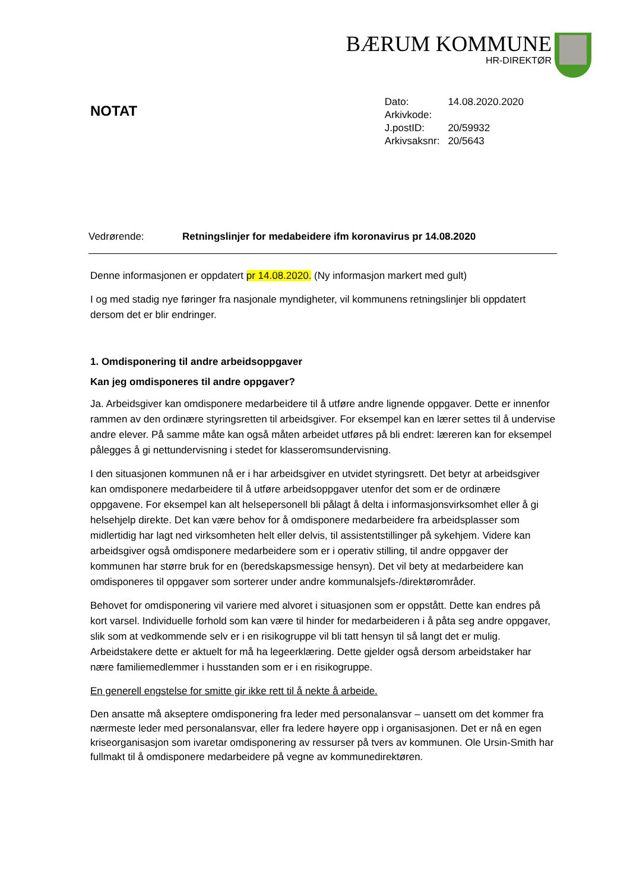BÆRUM KOMMUNE
HR-DIREKTØR
NOTAT
| Dato: | 14.08.2020.2020 |
| Arkivkode: | |
| J.postID: | 20/59932 |
| Arkivsaksnr: | 20/5643 |
Vedrørende: Retningslinjer for medabeidere ifm koronavirus pr 14.08.2020
Denne informasjonen er oppdatert pr 14.08.2020. (Ny informasjon markert med gult)
I og med stadig nye føringer fra nasjonale myndigheter, vil kommunens retningslinjer bli oppdatert dersom det er blir endringer.
1. Omdisponering til andre arbeidsoppgaver
Kan jeg omdisponeres til andre oppgaver?
Ja. Arbeidsgiver kan omdisponere medarbeidere til å utføre andre lignende oppgaver. Dette er innenfor rammen av den ordinære styringsretten til arbeidsgiver. For eksempel kan en lærer settes til å undervise andre elever. På samme måte kan også måten arbeidet utføres på bli endret: læreren kan for eksempel pålegges å gi nettundervisning i stedet for klasseromsundervisning.
I den situasjonen kommunen nå er i har arbeidsgiver en utvidet styringsrett. Det betyr at arbeidsgiver kan omdisponere medarbeidere til å utføre arbeidsoppgaver utenfor det som er de ordinære oppgavene. For eksempel kan alt helsepersonell bli pålagt å delta i informasjonsvirksomhet eller å gi helsehjelp direkte. Det kan være behov for å omdisponere medarbeidere fra arbeidsplasser som midlertidig har lagt ned virksomheten helt eller delvis, til assistentstillinger på sykehjem. Videre kan arbeidsgiver også omdisponere medarbeidere som er i operativ stilling, til andre oppgaver der kommunen har større bruk for en (beredskapsmessige hensyn). Det vil bety at medarbeidere kan omdisponeres til oppgaver som sorterer under andre kommunalsjefs-/direktørområder.
Behovet for omdisponering vil variere med alvoret i situasjonen som er oppstått. Dette kan endres på kort varsel. Individuelle forhold som kan være til hinder for medarbeideren i å påta seg andre oppgaver, slik som at vedkommende selv er i en risikogruppe vil bli tatt hensyn til så langt det er mulig. Arbeidstakere dette er aktuelt for må ha legeerklæring. Dette gjelder også dersom arbeidstaker har nære familiemedlemmer i husstanden som er i en risikogruppe.
En generell engstelse for smitte gir ikke rett til å nekte å arbeide.
Den ansatte må akseptere omdisponering fra leder med personalansvar – uansett om det kommer fra nærmeste leder med personalansvar, eller fra ledere høyere opp i organisasjonen. Det er nå en egen kriseorganisasjon som ivaretar omdisponering av ressurser på tvers av kommunen. Ole Ursin-Smith har fullmakt til å omdisponere medarbeidere på vegne av kommunedirektøren.